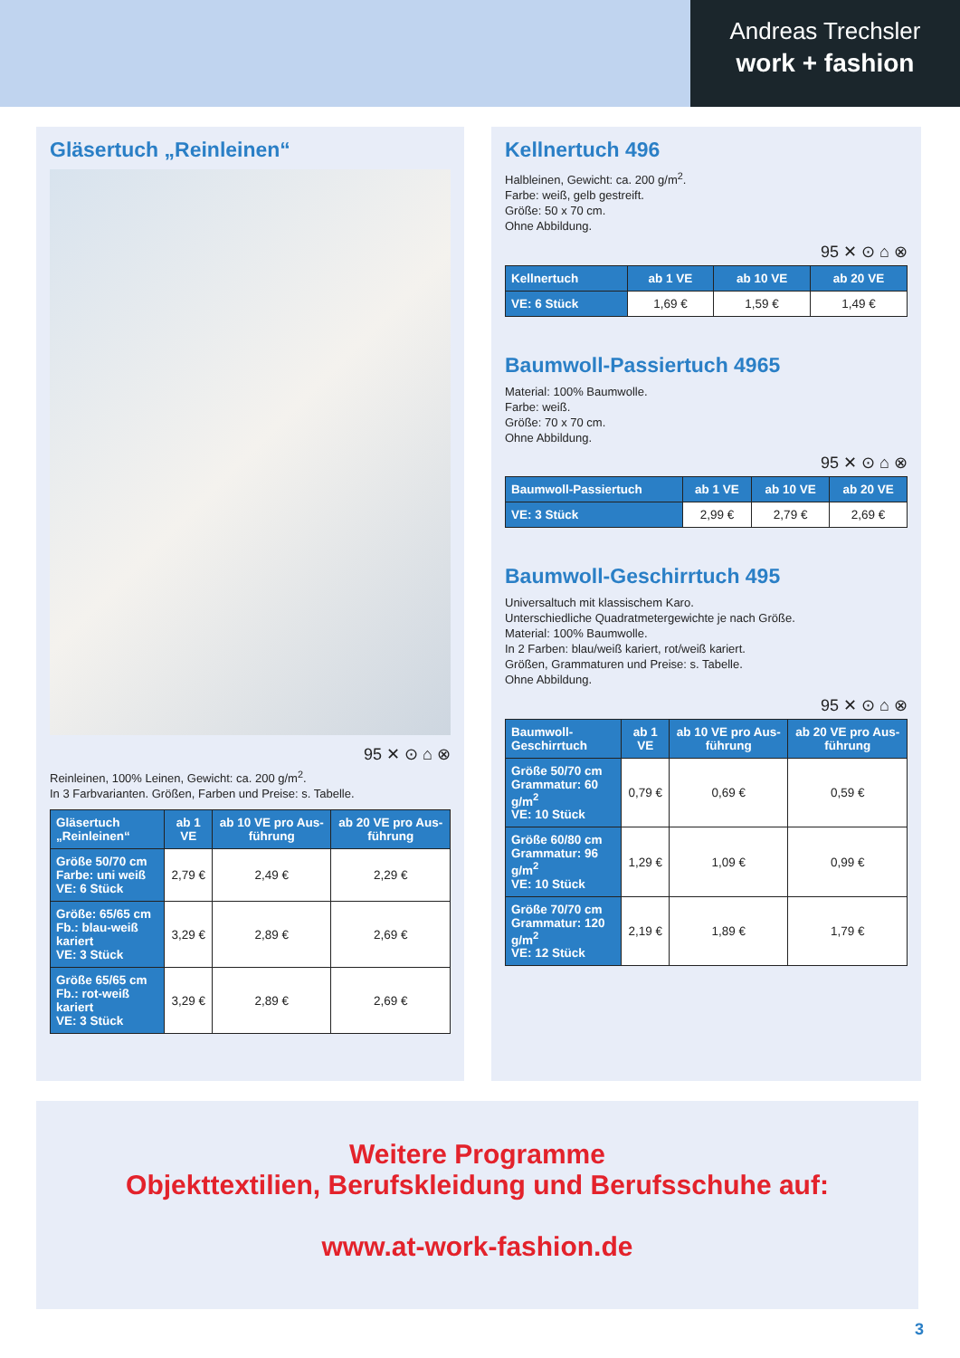Andreas Trechsler
work + fashion
Gläsertuch „Reinleinen“
95 ✕ ⊙ ⌂ ⊗
Reinleinen, 100% Leinen, Gewicht: ca. 200 g/m<sup>2</sup>.
In 3 Farbvarianten. Größen, Farben und Preise: s. Tabelle.
| Gläsertuch „Reinleinen“ | ab 1 VE | ab 10 VE pro Aus-führung | ab 20 VE pro Aus-führung |
| --- | --- | --- | --- |
| Größe 50/70 cm Farbe: uni weiß VE: 6 Stück | 2,79 € | 2,49 € | 2,29 € |
| Größe: 65/65 cm Fb.: blau-weiß kariert VE: 3 Stück | 3,29 € | 2,89 € | 2,69 € |
| Größe 65/65 cm Fb.: rot-weiß kariert VE: 3 Stück | 3,29 € | 2,89 € | 2,69 € |
Kellnertuch 496
Halbleinen, Gewicht: ca. 200 g/m<sup>2</sup>.
Farbe: weiß, gelb gestreift.
Größe: 50 x 70 cm.
Ohne Abbildung.
95 ✕ ⊙ ⌂ ⊗
| Kellnertuch | ab 1 VE | ab 10 VE | ab 20 VE |
| --- | --- | --- | --- |
| VE: 6 Stück | 1,69 € | 1,59 € | 1,49 € |
Baumwoll-Passiertuch 4965
Material: 100% Baumwolle.
Farbe: weiß.
Größe: 70 x 70 cm.
Ohne Abbildung.
95 ✕ ⊙ ⌂ ⊗
| Baumwoll-Passiertuch | ab 1 VE | ab 10 VE | ab 20 VE |
| --- | --- | --- | --- |
| VE: 3 Stück | 2,99 € | 2,79 € | 2,69 € |
Baumwoll-Geschirrtuch 495
Universaltuch mit klassischem Karo.
Unterschiedliche Quadratmetergewichte je nach Größe.
Material: 100% Baumwolle.
In 2 Farben: blau/weiß kariert, rot/weiß kariert.
Größen, Grammaturen und Preise: s. Tabelle.
Ohne Abbildung.
95 ✕ ⊙ ⌂ ⊗
| Baumwoll- Geschirrtuch | ab 1 VE | ab 10 VE pro Aus-führung | ab 20 VE pro Aus-führung |
| --- | --- | --- | --- |
| Größe 50/70 cm Grammatur: 60 g/m<sup>2</sup> VE: 10 Stück | 0,79 € | 0,69 € | 0,59 € |
| Größe 60/80 cm Grammatur: 96 g/m<sup>2</sup> VE: 10 Stück | 1,29 € | 1,09 € | 0,99 € |
| Größe 70/70 cm Grammatur: 120 g/m<sup>2</sup> VE: 12 Stück | 2,19 € | 1,89 € | 1,79 € |
Weitere Programme
Objekttextilien, Berufskleidung und Berufsschuhe auf:
www.at-work-fashion.de
3